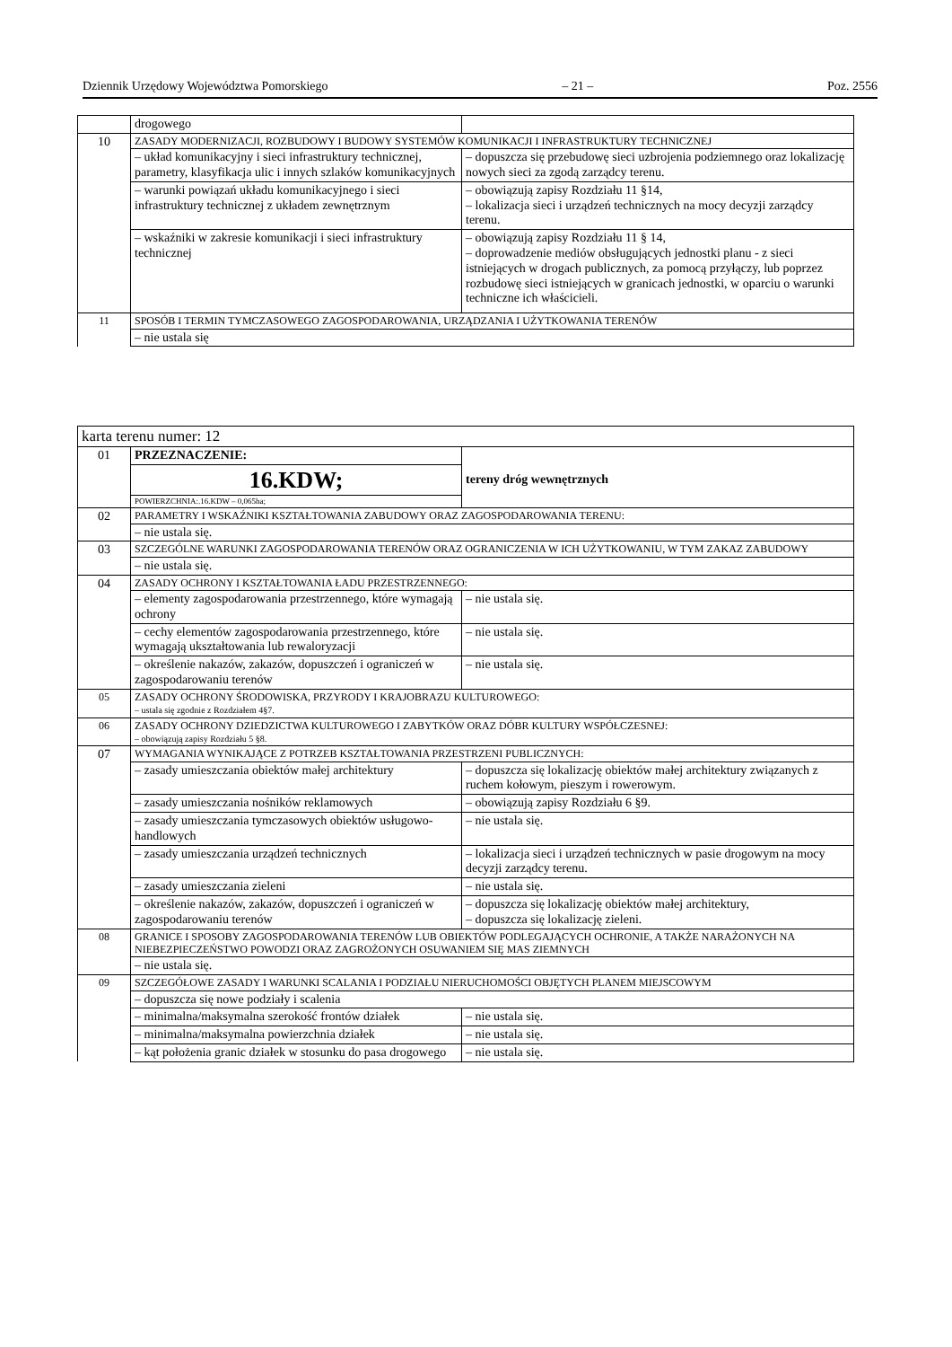Dziennik Urzędowy Województwa Pomorskiego – 21 – Poz. 2556
| | drogowego | |
| 10 | ZASADY MODERNIZACJI, ROZBUDOWY I BUDOWY SYSTEMÓW KOMUNIKACJI I INFRASTRUKTURY TECHNICZNEJ | |
| | – układ komunikacyjny i sieci infrastruktury technicznej, parametry, klasyfikacja ulic i innych szlaków komunikacyjnych | – dopuszcza się przebudowę sieci uzbrojenia podziemnego oraz lokalizację nowych sieci za zgodą zarządcy terenu. |
| | – warunki powiązań układu komunikacyjnego i sieci infrastruktury technicznej z układem zewnętrznym | – obowiązują zapisy Rozdziału 11 §14, – lokalizacja sieci i urządzeń technicznych na mocy decyzji zarządcy terenu. |
| | – wskaźniki w zakresie komunikacji i sieci infrastruktury technicznej | – obowiązują zapisy Rozdziału 11 § 14, – doprowadzenie mediów obsługujących jednostki planu - z sieci istniejących w drogach publicznych, za pomocą przyłączy, lub poprzez rozbudowę sieci istniejących w granicach jednostki, w oparciu o warunki techniczne ich właścicieli. |
| 11 | SPOSÓB I TERMIN TYMCZASOWEGO ZAGOSPODAROWANIA, URZĄDZANIA I UŻYTKOWANIA TERENÓW | |
| | – nie ustala się | |
| karta terenu numer: 12 | | |
| 01 | PRZEZNACZENIE: | tereny dróg wewnętrznych |
| | 16.KDW; | |
| | POWIERZCHNIA:.16.KDW – 0,065ha; | |
| 02 | PARAMETRY I WSKAŹNIKI KSZTAŁTOWANIA ZABUDOWY ORAZ ZAGOSPODAROWANIA TERENU: | |
| | – nie ustala się. | |
| 03 | SZCZEGÓLNE WARUNKI ZAGOSPODAROWANIA TERENÓW ORAZ OGRANICZENIA W ICH UŻYTKOWANIU, W TYM ZAKAZ ZABUDOWY | |
| | – nie ustala się. | |
| 04 | ZASADY OCHRONY I KSZTAŁTOWANIA ŁADU PRZESTRZENNEGO: | |
| | – elementy zagospodarowania przestrzennego, które wymagają ochrony | – nie ustala się. |
| | – cechy elementów zagospodarowania przestrzennego, które wymagają ukształtowania lub rewaloryzacji | – nie ustala się. |
| | – określenie nakazów, zakazów, dopuszczeń i ograniczeń w zagospodarowaniu terenów | – nie ustala się. |
| 05 | ZASADY OCHRONY ŚRODOWISKA, PRZYRODY I KRAJOBRAZU KULTUROWEGO: – ustala się zgodnie z Rozdziałem 4§7. | |
| 06 | ZASADY OCHRONY DZIEDZICTWA KULTUROWEGO I ZABYTKÓW ORAZ DÓBR KULTURY WSPÓŁCZESNEJ: – obowiązują zapisy Rozdziału 5 §8. | |
| 07 | WYMAGANIA WYNIKAJĄCE Z POTRZEB KSZTAŁTOWANIA PRZESTRZENI PUBLICZNYCH: | |
| | – zasady umieszczania obiektów małej architektury | – dopuszcza się lokalizację obiektów małej architektury związanych z ruchem kołowym, pieszym i rowerowym. |
| | – zasady umieszczania nośników reklamowych | – obowiązują zapisy Rozdziału 6 §9. |
| | – zasady umieszczania tymczasowych obiektów usługowo-handlowych | – nie ustala się. |
| | – zasady umieszczania urządzeń technicznych | – lokalizacja sieci i urządzeń technicznych w pasie drogowym na mocy decyzji zarządcy terenu. |
| | – zasady umieszczania zieleni | – nie ustala się. |
| | – określenie nakazów, zakazów, dopuszczeń i ograniczeń w zagospodarowaniu terenów | – dopuszcza się lokalizację obiektów małej architektury, – dopuszcza się lokalizację zieleni. |
| 08 | GRANICE I SPOSOBY ZAGOSPODAROWANIA TERENÓW LUB OBIEKTÓW PODLEGAJĄCYCH OCHRONIE, A TAKŻE NARAŻONYCH NA NIEBEZPIECZEŃSTWO POWODZI ORAZ ZAGROŻONYCH OSUWANIEM SIĘ MAS ZIEMNYCH | |
| | – nie ustala się. | |
| 09 | SZCZEGÓŁOWE ZASADY I WARUNKI SCALANIA I PODZIAŁU NIERUCHOMOŚCI OBJĘTYCH PLANEM MIEJSCOWYM | |
| | – dopuszcza się nowe podziały i scalenia | |
| | – minimalna/maksymalna szerokość frontów działek | – nie ustala się. |
| | – minimalna/maksymalna powierzchnia działek | – nie ustala się. |
| | – kąt położenia granic działek w stosunku do pasa drogowego | – nie ustala się. |